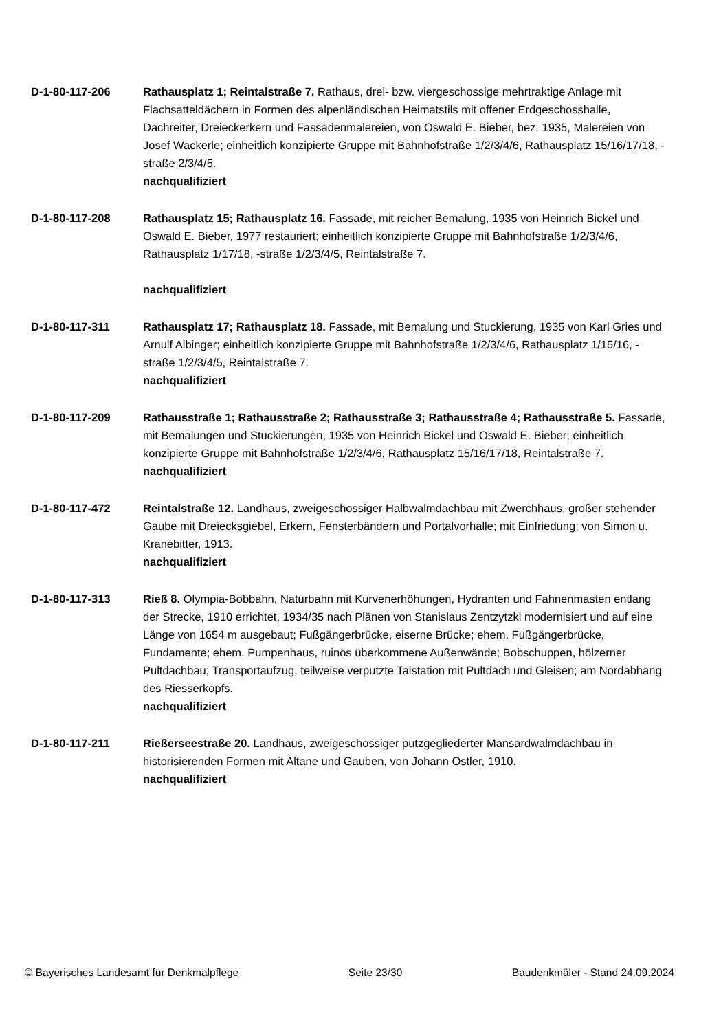D-1-80-117-206 Rathausplatz 1; Reintalstraße 7. Rathaus, drei- bzw. viergeschossige mehrtraktige Anlage mit Flachsatteldächern in Formen des alpenländischen Heimatstils mit offener Erdgeschosshalle, Dachreiter, Dreieckerkern und Fassadenmalereien, von Oswald E. Bieber, bez. 1935, Malereien von Josef Wackerle; einheitlich konzipierte Gruppe mit Bahnhofstraße 1/2/3/4/6, Rathausplatz 15/16/17/18, -straße 2/3/4/5.
nachqualifiziert
D-1-80-117-208 Rathausplatz 15; Rathausplatz 16. Fassade, mit reicher Bemalung, 1935 von Heinrich Bickel und Oswald E. Bieber, 1977 restauriert; einheitlich konzipierte Gruppe mit Bahnhofstraße 1/2/3/4/6, Rathausplatz 1/17/18, -straße 1/2/3/4/5, Reintalstraße 7.
nachqualifiziert
D-1-80-117-311 Rathausplatz 17; Rathausplatz 18. Fassade, mit Bemalung und Stuckierung, 1935 von Karl Gries und Arnulf Albinger; einheitlich konzipierte Gruppe mit Bahnhofstraße 1/2/3/4/6, Rathausplatz 1/15/16, -straße 1/2/3/4/5, Reintalstraße 7.
nachqualifiziert
D-1-80-117-209 Rathausstraße 1; Rathausstraße 2; Rathausstraße 3; Rathausstraße 4; Rathausstraße 5. Fassade, mit Bemalungen und Stuckierungen, 1935 von Heinrich Bickel und Oswald E. Bieber; einheitlich konzipierte Gruppe mit Bahnhofstraße 1/2/3/4/6, Rathausplatz 15/16/17/18, Reintalstraße 7.
nachqualifiziert
D-1-80-117-472 Reintalstraße 12. Landhaus, zweigeschossiger Halbwalmdachbau mit Zwerchhaus, großer stehender Gaube mit Dreiecksgiebel, Erkern, Fensterbändern und Portalvorhalle; mit Einfriedung; von Simon u. Kranebitter, 1913.
nachqualifiziert
D-1-80-117-313 Rieß 8. Olympia-Bobbahn, Naturbahn mit Kurvenerhöhungen, Hydranten und Fahnenmasten entlang der Strecke, 1910 errichtet, 1934/35 nach Plänen von Stanislaus Zentzytzki modernisiert und auf eine Länge von 1654 m ausgebaut; Fußgängerbrücke, eiserne Brücke; ehem. Fußgängerbrücke, Fundamente; ehem. Pumpenhaus, ruinös überkommene Außenwände; Bobschuppen, hölzerner Pultdachbau; Transportaufzug, teilweise verputzte Talstation mit Pultdach und Gleisen; am Nordabhang des Riesserkopfs.
nachqualifiziert
D-1-80-117-211 Rießerseestraße 20. Landhaus, zweigeschossiger putzgegliederter Mansardwalmdachbau in historisierenden Formen mit Altane und Gauben, von Johann Ostler, 1910.
nachqualifiziert
© Bayerisches Landesamt für Denkmalpflege Seite 23/30 Baudenkmäler - Stand 24.09.2024